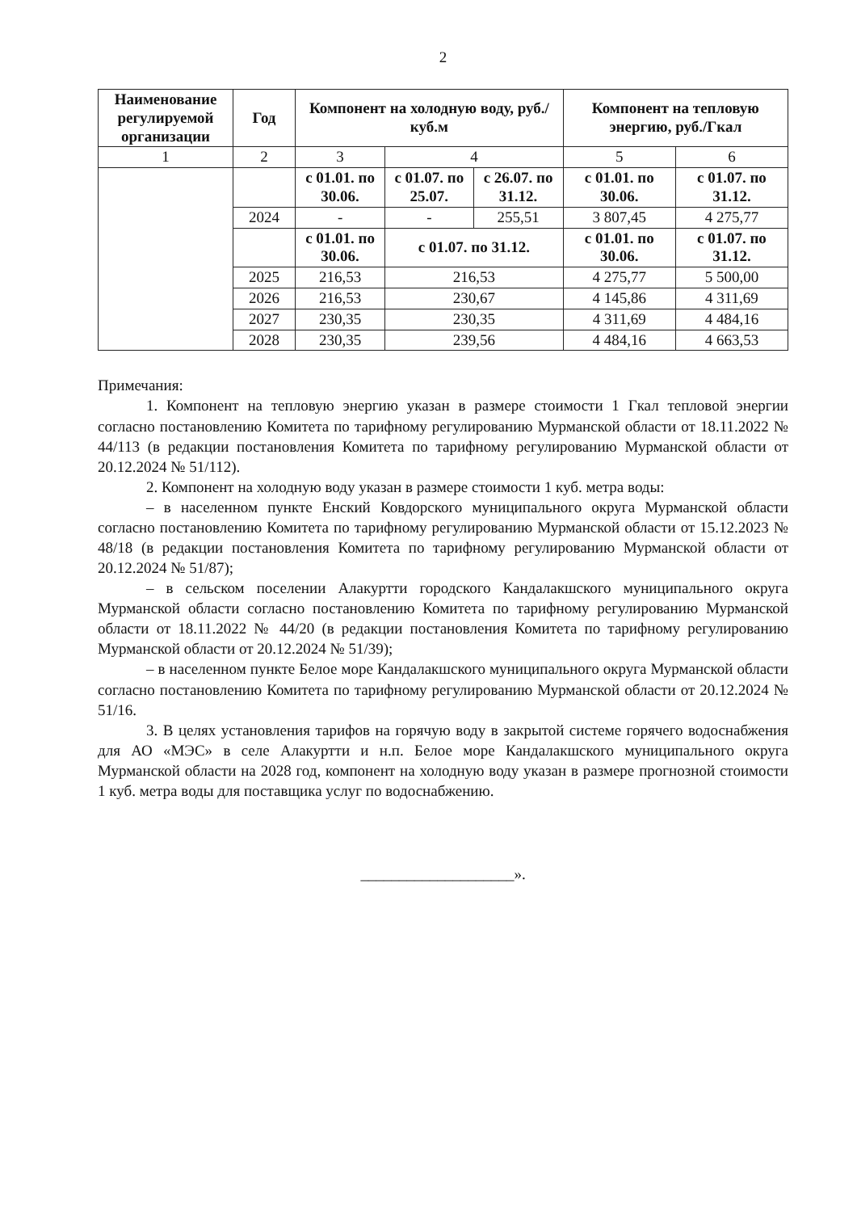2
| Наименование регулируемой организации | Год | Компонент на холодную воду, руб./куб.м | | | Компонент на тепловую энергию, руб./Гкал | |
| --- | --- | --- | --- | --- | --- | --- |
| 1 | 2 | 3 | 4 | | 5 | 6 |
| | | с 01.01. по 30.06. | с 01.07. по 25.07. | с 26.07. по 31.12. | с 01.01. по 30.06. | с 01.07. по 31.12. |
| | 2024 | - | - | 255,51 | 3 807,45 | 4 275,77 |
| | | с 01.01. по 30.06. | с 01.07. по 31.12. | | с 01.01. по 30.06. | с 01.07. по 31.12. |
| | 2025 | 216,53 | 216,53 | | 4 275,77 | 5 500,00 |
| | 2026 | 216,53 | 230,67 | | 4 145,86 | 4 311,69 |
| | 2027 | 230,35 | 230,35 | | 4 311,69 | 4 484,16 |
| | 2028 | 230,35 | 239,56 | | 4 484,16 | 4 663,53 |
Примечания:
1. Компонент на тепловую энергию указан в размере стоимости 1 Гкал тепловой энергии согласно постановлению Комитета по тарифному регулированию Мурманской области от 18.11.2022 № 44/113 (в редакции постановления Комитета по тарифному регулированию Мурманской области от 20.12.2024 № 51/112).
2. Компонент на холодную воду указан в размере стоимости 1 куб. метра воды:
– в населенном пункте Енский Ковдорского муниципального округа Мурманской области согласно постановлению Комитета по тарифному регулированию Мурманской области от 15.12.2023 № 48/18 (в редакции постановления Комитета по тарифному регулированию Мурманской области от 20.12.2024 № 51/87);
– в сельском поселении Алакуртти городского Кандалакшского муниципального округа Мурманской области согласно постановлению Комитета по тарифному регулированию Мурманской области от 18.11.2022 № 44/20 (в редакции постановления Комитета по тарифному регулированию Мурманской области от 20.12.2024 № 51/39);
– в населенном пункте Белое море Кандалакшского муниципального округа Мурманской области согласно постановлению Комитета по тарифному регулированию Мурманской области от 20.12.2024 № 51/16.
3. В целях установления тарифов на горячую воду в закрытой системе горячего водоснабжения для АО «МЭС» в селе Алакуртти и н.п. Белое море Кандалакшского муниципального округа Мурманской области на 2028 год, компонент на холодную воду указан в размере прогнозной стоимости 1 куб. метра воды для поставщика услуг по водоснабжению.
____________________».